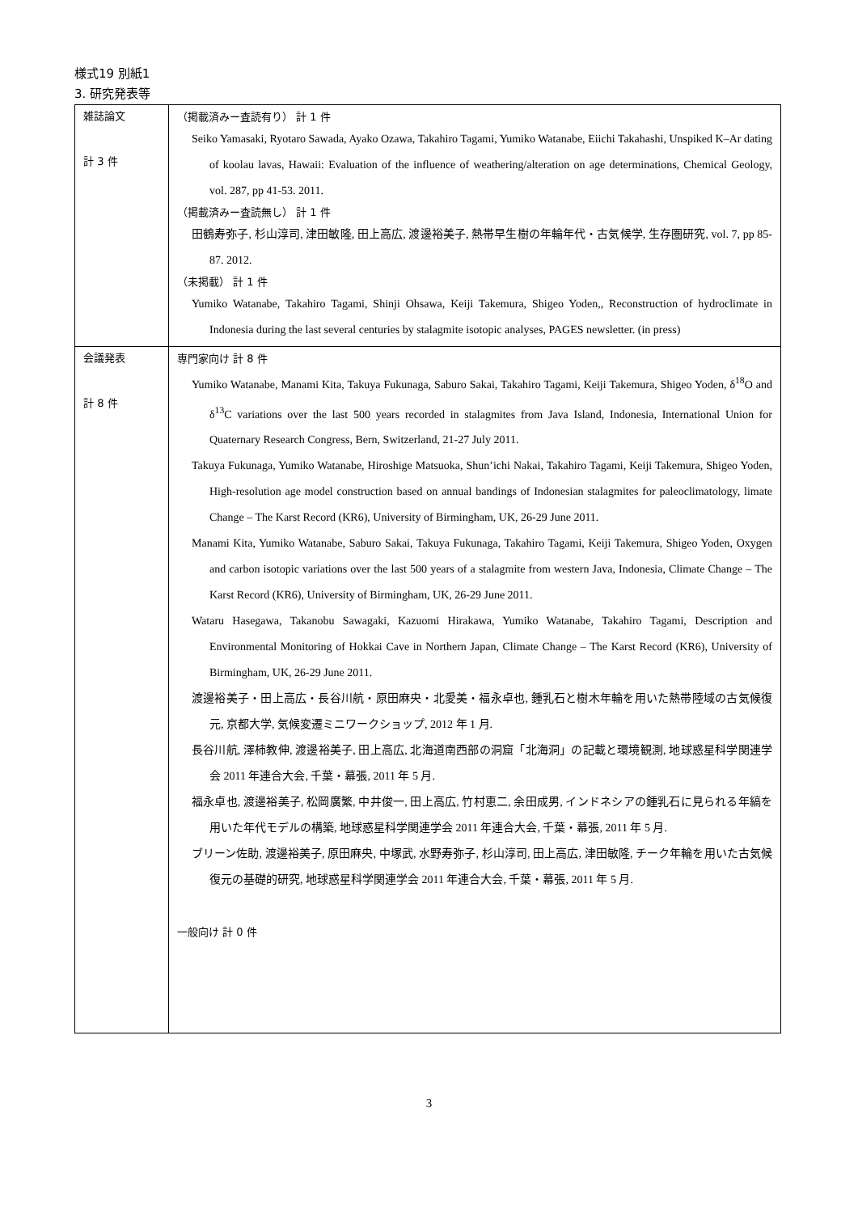様式19 別紙1
3. 研究発表等
| 雑誌論文 計 3 件 | （掲載済みー査読有り） 計 1 件 Seiko Yamasaki, Ryotaro Sawada, Ayako Ozawa, Takahiro Tagami, Yumiko Watanabe, Eiichi Takahashi, Unspiked K–Ar dating of koolau lavas, Hawaii: Evaluation of the influence of weathering/alteration on age determinations, Chemical Geology, vol. 287, pp 41-53. 2011. （掲載済みー査読無し） 計 1 件 田鶴寿弥子, 杉山淳司, 津田敏隆, 田上高広, 渡邊裕美子, 熱帯早生樹の年輪年代・古気候学, 生存圏研究, vol. 7, pp 85-87. 2012. （未掲載） 計 1 件 Yumiko Watanabe, Takahiro Tagami, Shinji Ohsawa, Keiji Takemura, Shigeo Yoden,, Reconstruction of hydroclimate in Indonesia during the last several centuries by stalagmite isotopic analyses, PAGES newsletter. (in press) |
| 会議発表 計 8 件 | 専門家向け 計 8 件 Yumiko Watanabe, Manami Kita, Takuya Fukunaga, Saburo Sakai, Takahiro Tagami, Keiji Takemura, Shigeo Yoden, δ<sup>18</sup>O and δ<sup>13</sup>C variations over the last 500 years recorded in stalagmites from Java Island, Indonesia, International Union for Quaternary Research Congress, Bern, Switzerland, 21-27 July 2011. Takuya Fukunaga, Yumiko Watanabe, Hiroshige Matsuoka, Shun’ichi Nakai, Takahiro Tagami, Keiji Takemura, Shigeo Yoden, High-resolution age model construction based on annual bandings of Indonesian stalagmites for paleoclimatology, limate Change – The Karst Record (KR6), University of Birmingham, UK, 26-29 June 2011. Manami Kita, Yumiko Watanabe, Saburo Sakai, Takuya Fukunaga, Takahiro Tagami, Keiji Takemura, Shigeo Yoden, Oxygen and carbon isotopic variations over the last 500 years of a stalagmite from western Java, Indonesia, Climate Change – The Karst Record (KR6), University of Birmingham, UK, 26-29 June 2011. Wataru Hasegawa, Takanobu Sawagaki, Kazuomi Hirakawa, Yumiko Watanabe, Takahiro Tagami, Description and Environmental Monitoring of Hokkai Cave in Northern Japan, Climate Change – The Karst Record (KR6), University of Birmingham, UK, 26-29 June 2011. 渡邊裕美子・田上高広・長谷川航・原田麻央・北愛美・福永卓也, 鍾乳石と樹木年輪を用いた熱帯陸域の古気候復元, 京都大学, 気候変遷ミニワークショップ, 2012 年 1 月. 長谷川航, 澤柿教伸, 渡邊裕美子, 田上高広, 北海道南西部の洞窟「北海洞」の記載と環境観測, 地球惑星科学関連学会 2011 年連合大会, 千葉・幕張, 2011 年 5 月. 福永卓也, 渡邊裕美子, 松岡廣繁, 中井俊一, 田上高広, 竹村恵二, 余田成男, インドネシアの鍾乳石に見られる年縞を用いた年代モデルの構築, 地球惑星科学関連学会 2011 年連合大会, 千葉・幕張, 2011 年 5 月. ブリーン佐助, 渡邊裕美子, 原田麻央, 中塚武, 水野寿弥子, 杉山淳司, 田上高広, 津田敏隆, チーク年輪を用いた古気候復元の基礎的研究, 地球惑星科学関連学会 2011 年連合大会, 千葉・幕張, 2011 年 5 月. 一般向け 計 0 件 |
3